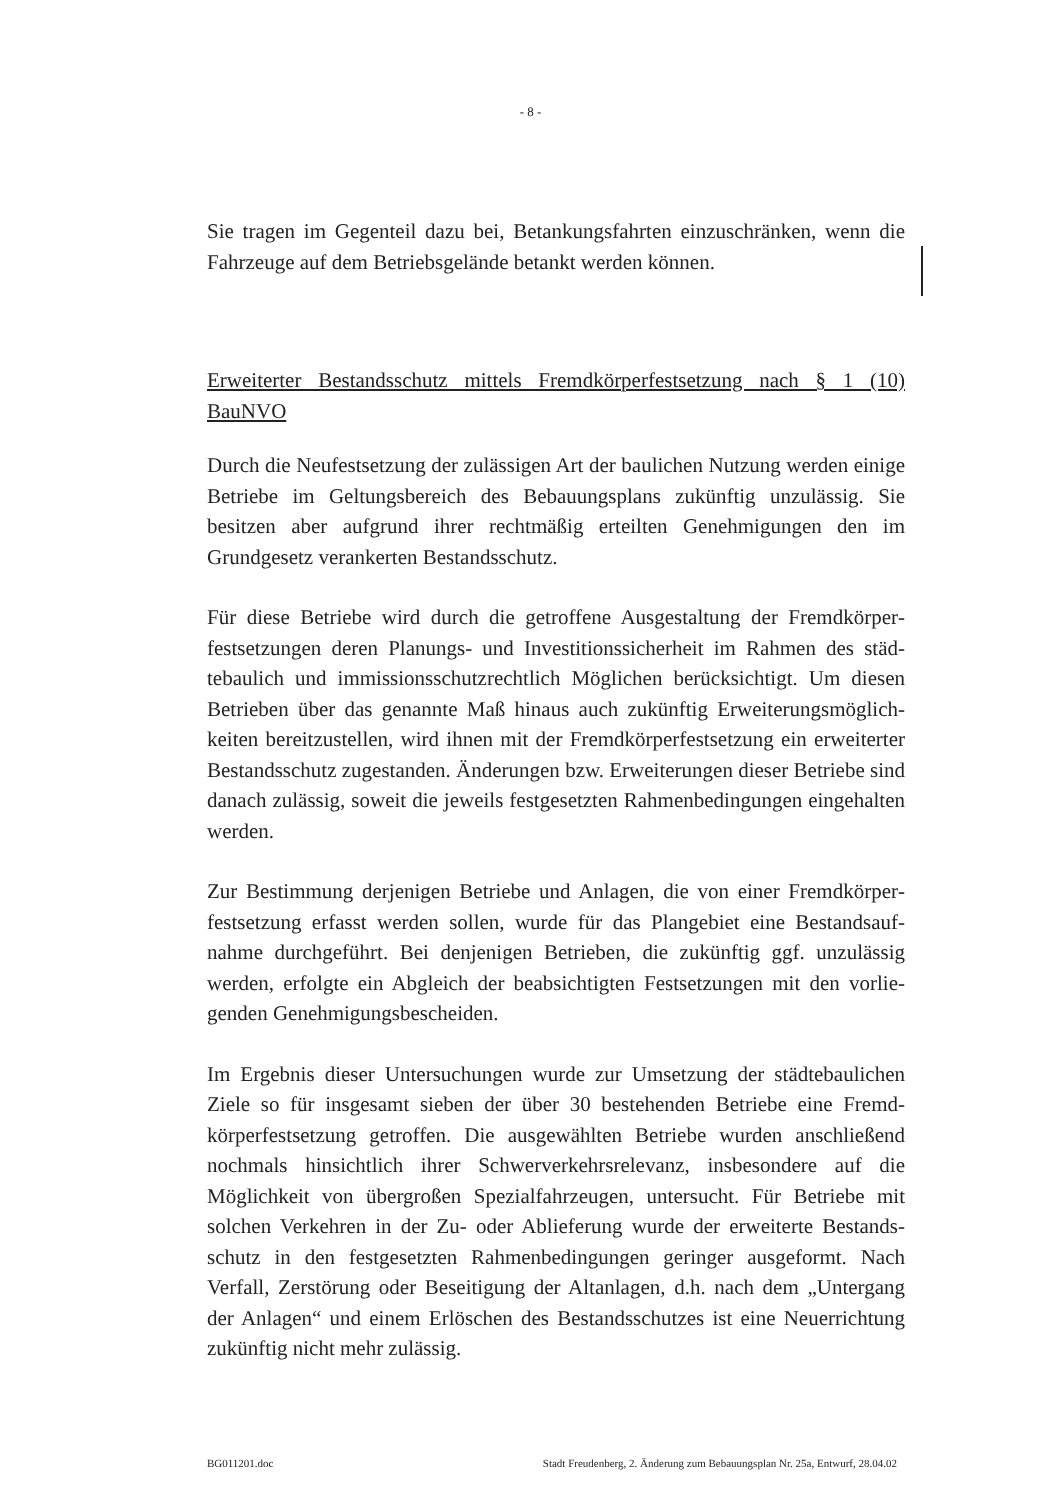- 8 -
Sie tragen im Gegenteil dazu bei, Betankungsfahrten einzuschränken, wenn die Fahrzeuge auf dem Betriebsgelände betankt werden können.
Erweiterter Bestandsschutz mittels Fremdkörperfestsetzung nach § 1 (10) BauNVO
Durch die Neufestsetzung der zulässigen Art der baulichen Nutzung werden einige Betriebe im Geltungsbereich des Bebauungsplans zukünftig unzulässig. Sie besitzen aber aufgrund ihrer rechtmäßig erteilten Genehmigungen den im Grundgesetz verankerten Bestandsschutz.
Für diese Betriebe wird durch die getroffene Ausgestaltung der Fremdkörper­festsetzungen deren Planungs- und Investitionssicherheit im Rahmen des städ­tebaulich und immissionsschutzrechtlich Möglichen berücksichtigt. Um diesen Betrieben über das genannte Maß hinaus auch zukünftig Erweiterungsmöglich­keiten bereitzustellen, wird ihnen mit der Fremdkörperfestsetzung ein erweiter­ter Bestandsschutz zugestanden. Änderungen bzw. Erweiterungen dieser Be­triebe sind danach zulässig, soweit die jeweils festgesetzten Rahmenbedingun­gen eingehalten werden.
Zur Bestimmung derjenigen Betriebe und Anlagen, die von einer Fremdkörper­festsetzung erfasst werden sollen, wurde für das Plangebiet eine Bestandsauf­nahme durchgeführt. Bei denjenigen Betrieben, die zukünftig ggf. unzulässig werden, erfolgte ein Abgleich der beabsichtigten Festsetzungen mit den vorlie­genden Genehmigungsbescheiden.
Im Ergebnis dieser Untersuchungen wurde zur Umsetzung der städtebaulichen Ziele so für insgesamt sieben der über 30 bestehenden Betriebe eine Fremd­körperfestsetzung getroffen. Die ausgewählten Betriebe wurden anschließend nochmals hinsichtlich ihrer Schwerverkehrsrelevanz, insbesondere auf die Möglichkeit von übergroßen Spezialfahrzeugen, untersucht. Für Betriebe mit solchen Verkehren in der Zu- oder Ablieferung wurde der erweiterte Bestands­schutz in den festgesetzten Rahmenbedingungen geringer ausgeformt. Nach Verfall, Zerstörung oder Beseitigung der Altanlagen, d.h. nach dem „Unter­gang der Anlagen“ und einem Erlöschen des Bestandsschutzes ist eine Neuer­richtung zukünftig nicht mehr zulässig.
BG011201.doc Stadt Freudenberg, 2. Änderung zum Bebauungsplan Nr. 25a, Entwurf, 28.04.02